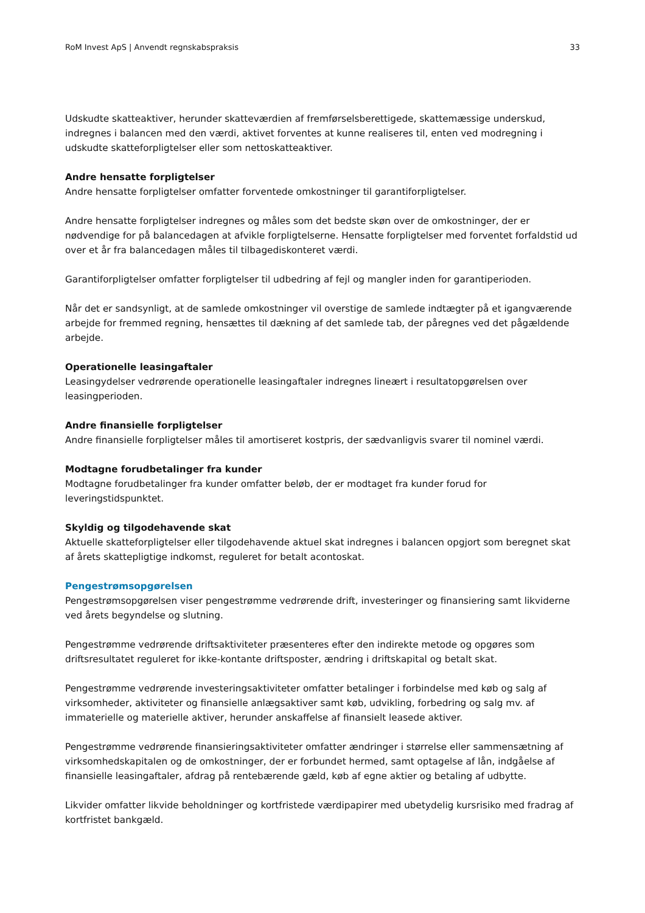RoM Invest ApS | Anvendt regnskabspraksis 33
Udskudte skatteaktiver, herunder skatteværdien af fremførselsberettigede, skattemæssige underskud, indregnes i balancen med den værdi, aktivet forventes at kunne realiseres til, enten ved modregning i udskudte skatteforpligtelser eller som nettoskatteaktiver.
Andre hensatte forpligtelser
Andre hensatte forpligtelser omfatter forventede omkostninger til garantiforpligtelser.
Andre hensatte forpligtelser indregnes og måles som det bedste skøn over de omkostninger, der er nødvendige for på balancedagen at afvikle forpligtelserne. Hensatte forpligtelser med forventet forfaldstid ud over et år fra balancedagen måles til tilbagediskonteret værdi.
Garantiforpligtelser omfatter forpligtelser til udbedring af fejl og mangler inden for garantiperioden.
Når det er sandsynligt, at de samlede omkostninger vil overstige de samlede indtægter på et igangværende arbejde for fremmed regning, hensættes til dækning af det samlede tab, der påregnes ved det pågældende arbejde.
Operationelle leasingaftaler
Leasingydelser vedrørende operationelle leasingaftaler indregnes lineært i resultatopgørelsen over leasingperioden.
Andre finansielle forpligtelser
Andre finansielle forpligtelser måles til amortiseret kostpris, der sædvanligvis svarer til nominel værdi.
Modtagne forudbetalinger fra kunder
Modtagne forudbetalinger fra kunder omfatter beløb, der er modtaget fra kunder forud for leveringstidspunktet.
Skyldig og tilgodehavende skat
Aktuelle skatteforpligtelser eller tilgodehavende aktuel skat indregnes i balancen opgjort som beregnet skat af årets skattepligtige indkomst, reguleret for betalt acontoskat.
Pengestrømsopgørelsen
Pengestrømsopgørelsen viser pengestrømme vedrørende drift, investeringer og finansiering samt likviderne ved årets begyndelse og slutning.
Pengestrømme vedrørende driftsaktiviteter præsenteres efter den indirekte metode og opgøres som driftsresultatet reguleret for ikke-kontante driftsposter, ændring i driftskapital og betalt skat.
Pengestrømme vedrørende investeringsaktiviteter omfatter betalinger i forbindelse med køb og salg af virksomheder, aktiviteter og finansielle anlægsaktiver samt køb, udvikling, forbedring og salg mv. af immaterielle og materielle aktiver, herunder anskaffelse af finansielt leasede aktiver.
Pengestrømme vedrørende finansieringsaktiviteter omfatter ændringer i størrelse eller sammensætning af virksomhedskapitalen og de omkostninger, der er forbundet hermed, samt optagelse af lån, indgåelse af finansielle leasingaftaler, afdrag på rentebærende gæld, køb af egne aktier og betaling af udbytte.
Likvider omfatter likvide beholdninger og kortfristede værdipapirer med ubetydelig kursrisiko med fradrag af kortfristet bankgæld.